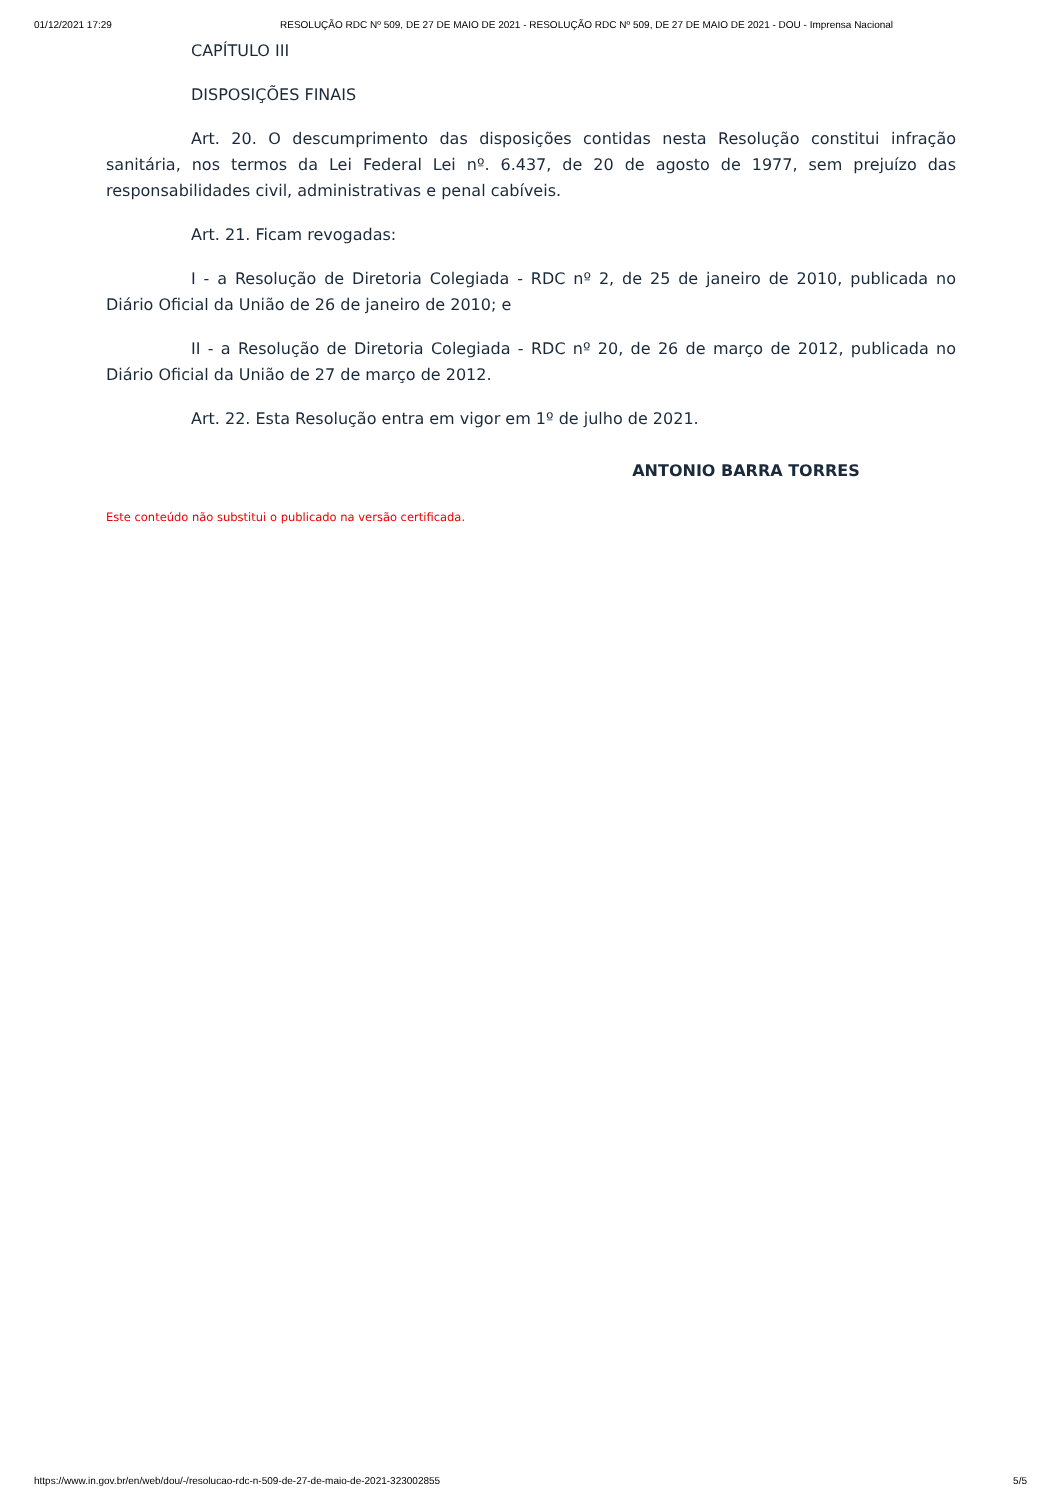01/12/2021 17:29 RESOLUÇÃO RDC Nº 509, DE 27 DE MAIO DE 2021 - RESOLUÇÃO RDC Nº 509, DE 27 DE MAIO DE 2021 - DOU - Imprensa Nacional
CAPÍTULO III
DISPOSIÇÕES FINAIS
Art. 20. O descumprimento das disposições contidas nesta Resolução constitui infração sanitária, nos termos da Lei Federal Lei nº. 6.437, de 20 de agosto de 1977, sem prejuízo das responsabilidades civil, administrativas e penal cabíveis.
Art. 21. Ficam revogadas:
I - a Resolução de Diretoria Colegiada - RDC nº 2, de 25 de janeiro de 2010, publicada no Diário Oficial da União de 26 de janeiro de 2010; e
II - a Resolução de Diretoria Colegiada - RDC nº 20, de 26 de março de 2012, publicada no Diário Oficial da União de 27 de março de 2012.
Art. 22. Esta Resolução entra em vigor em 1º de julho de 2021.
ANTONIO BARRA TORRES
Este conteúdo não substitui o publicado na versão certificada.
https://www.in.gov.br/en/web/dou/-/resolucao-rdc-n-509-de-27-de-maio-de-2021-323002855 5/5